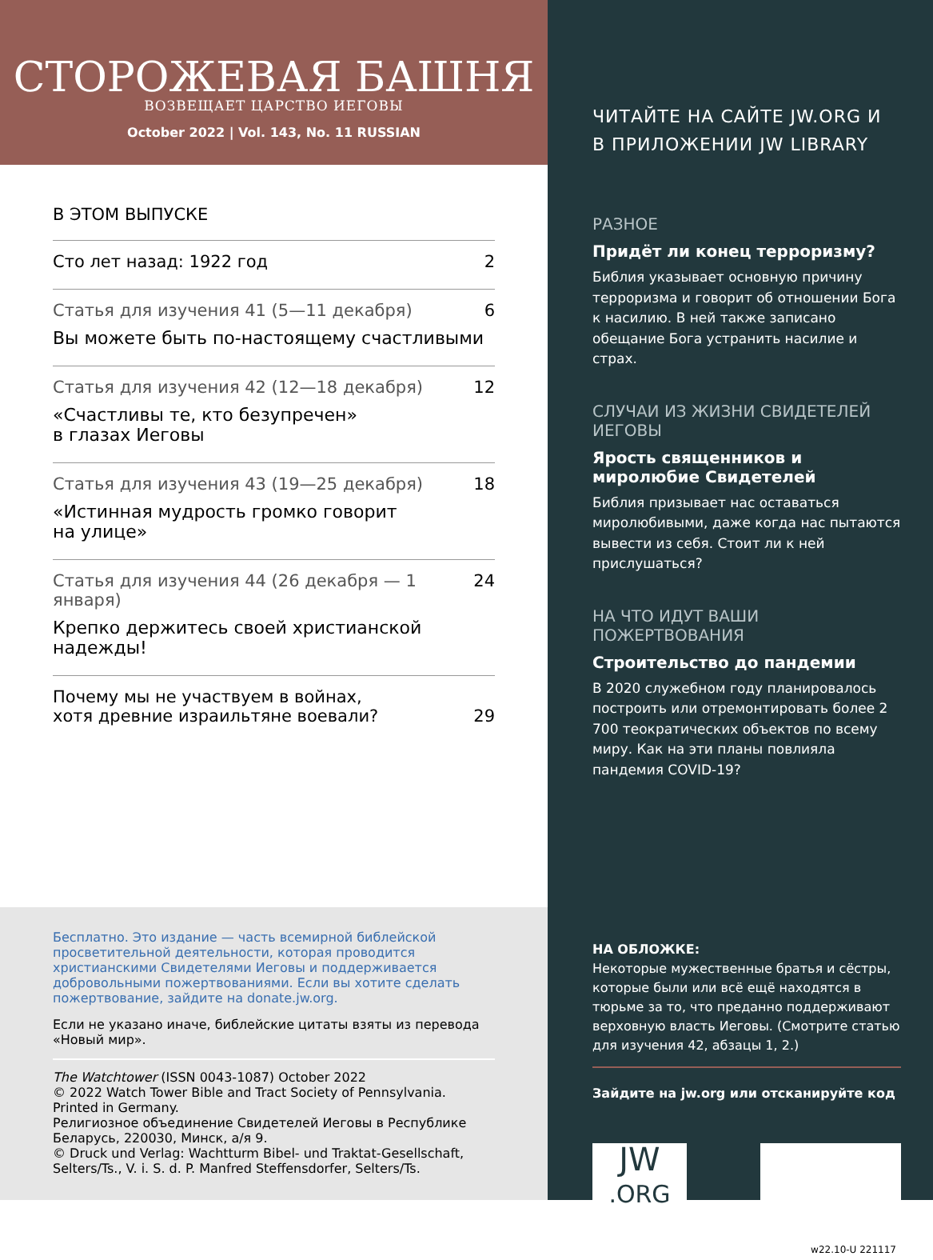СТОРОЖЕВАЯ БАШНЯ
ВОЗВЕЩАЕТ ЦАРСТВО ИЕГОВЫ
October 2022 | Vol. 143, No. 11 RUSSIAN
В ЭТОМ ВЫПУСКЕ
Сто лет назад: 1922 год 2
Статья для изучения 41 (5—11 декабря)
Вы можете быть по-настоящему счастливыми
6
Статья для изучения 42 (12—18 декабря)
«Счастливы те, кто безупречен»
в глазах Иеговы
12
Статья для изучения 43 (19—25 декабря)
«Истинная мудрость громко говорит
на улице»
18
Статья для изучения 44 (26 декабря — 1 января)
Крепко держитесь своей христианской
надежды!
24
Почему мы не участвуем в войнах,
хотя древние израильтяне воевали?
29
Бесплатно. Это издание — часть всемирной библейской просветительной деятельности, которая проводится христианскими Свидетелями Иеговы и поддерживается добровольными пожертвованиями. Если вы хотите сделать пожертвование, зайдите на donate.jw.org.
Если не указано иначе, библейские цитаты взяты из перевода «Новый мир».
The Watchtower (ISSN 0043-1087) October 2022
© 2022 Watch Tower Bible and Tract Society of Pennsylvania.
Printed in Germany.
Религиозное объединение Свидетелей Иеговы в Республике Беларусь, 220030, Минск, а/я 9.
© Druck und Verlag: Wachtturm Bibel- und Traktat-Gesellschaft, Selters/Ts., V. i. S. d. P. Manfred Steffensdorfer, Selters/Ts.
ЧИТАЙТЕ НА САЙТЕ JW.ORG И
В ПРИЛОЖЕНИИ JW LIBRARY
РАЗНОЕ
Придёт ли конец терроризму?
Библия указывает основную причину терроризма и говорит об отношении Бога к насилию. В ней также записано обещание Бога устранить насилие и страх.
СЛУЧАИ ИЗ ЖИЗНИ СВИДЕТЕЛЕЙ ИЕГОВЫ
Ярость священников и миролюбие Свидетелей
Библия призывает нас оставаться миролюбивыми, даже когда нас пытаются вывести из себя. Стоит ли к ней прислушаться?
НА ЧТО ИДУТ ВАШИ ПОЖЕРТВОВАНИЯ
Строительство до пандемии
В 2020 служебном году планировалось построить или отремонтировать более 2 700 теократических объектов по всему миру. Как на эти планы повлияла пандемия COVID-19?
НА ОБЛОЖКЕ:
Некоторые мужественные братья и сёстры, которые были или всё ещё находятся в тюрьме за то, что преданно поддерживают верховную власть Иеговы. (Смотрите статью для изучения 42, абзацы 1, 2.)
Зайдите на jw.org или отсканируйте код
JW
.ORG
w22.10-U 221117